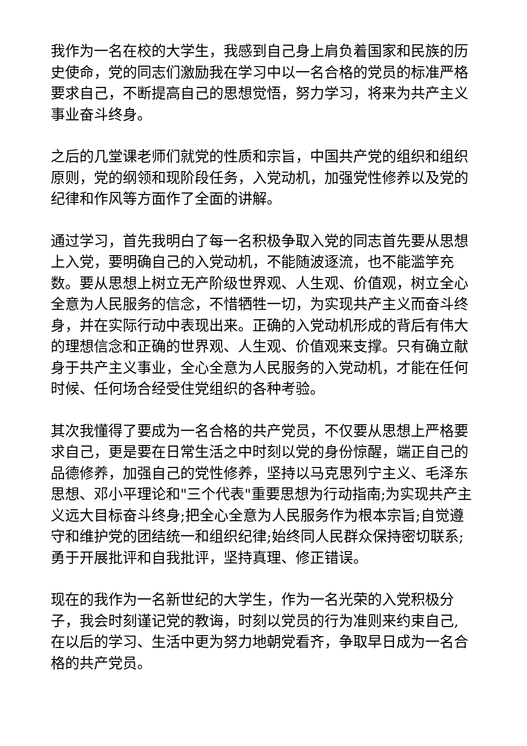我作为一名在校的大学生，我感到自己身上肩负着国家和民族的历史使命，党的同志们激励我在学习中以一名合格的党员的标准严格要求自己，不断提高自己的思想觉悟，努力学习，将来为共产主义事业奋斗终身。
之后的几堂课老师们就党的性质和宗旨，中国共产党的组织和组织原则，党的纲领和现阶段任务，入党动机，加强党性修养以及党的纪律和作风等方面作了全面的讲解。
通过学习，首先我明白了每一名积极争取入党的同志首先要从思想上入党，要明确自己的入党动机，不能随波逐流，也不能滥竽充数。要从思想上树立无产阶级世界观、人生观、价值观，树立全心全意为人民服务的信念，不惜牺牲一切，为实现共产主义而奋斗终身，并在实际行动中表现出来。正确的入党动机形成的背后有伟大的理想信念和正确的世界观、人生观、价值观来支撑。只有确立献身于共产主义事业，全心全意为人民服务的入党动机，才能在任何时候、任何场合经受住党组织的各种考验。
其次我懂得了要成为一名合格的共产党员，不仅要从思想上严格要求自己，更是要在日常生活之中时刻以党的身份惊醒，端正自己的品德修养，加强自己的党性修养，坚持以马克思列宁主义、毛泽东思想、邓小平理论和"三个代表"重要思想为行动指南;为实现共产主义远大目标奋斗终身;把全心全意为人民服务作为根本宗旨;自觉遵守和维护党的团结统一和组织纪律;始终同人民群众保持密切联系;勇于开展批评和自我批评，坚持真理、修正错误。
现在的我作为一名新世纪的大学生，作为一名光荣的入党积极分子，我会时刻谨记党的教诲，时刻以党员的行为准则来约束自己, 在以后的学习、生活中更为努力地朝党看齐，争取早日成为一名合格的共产党员。